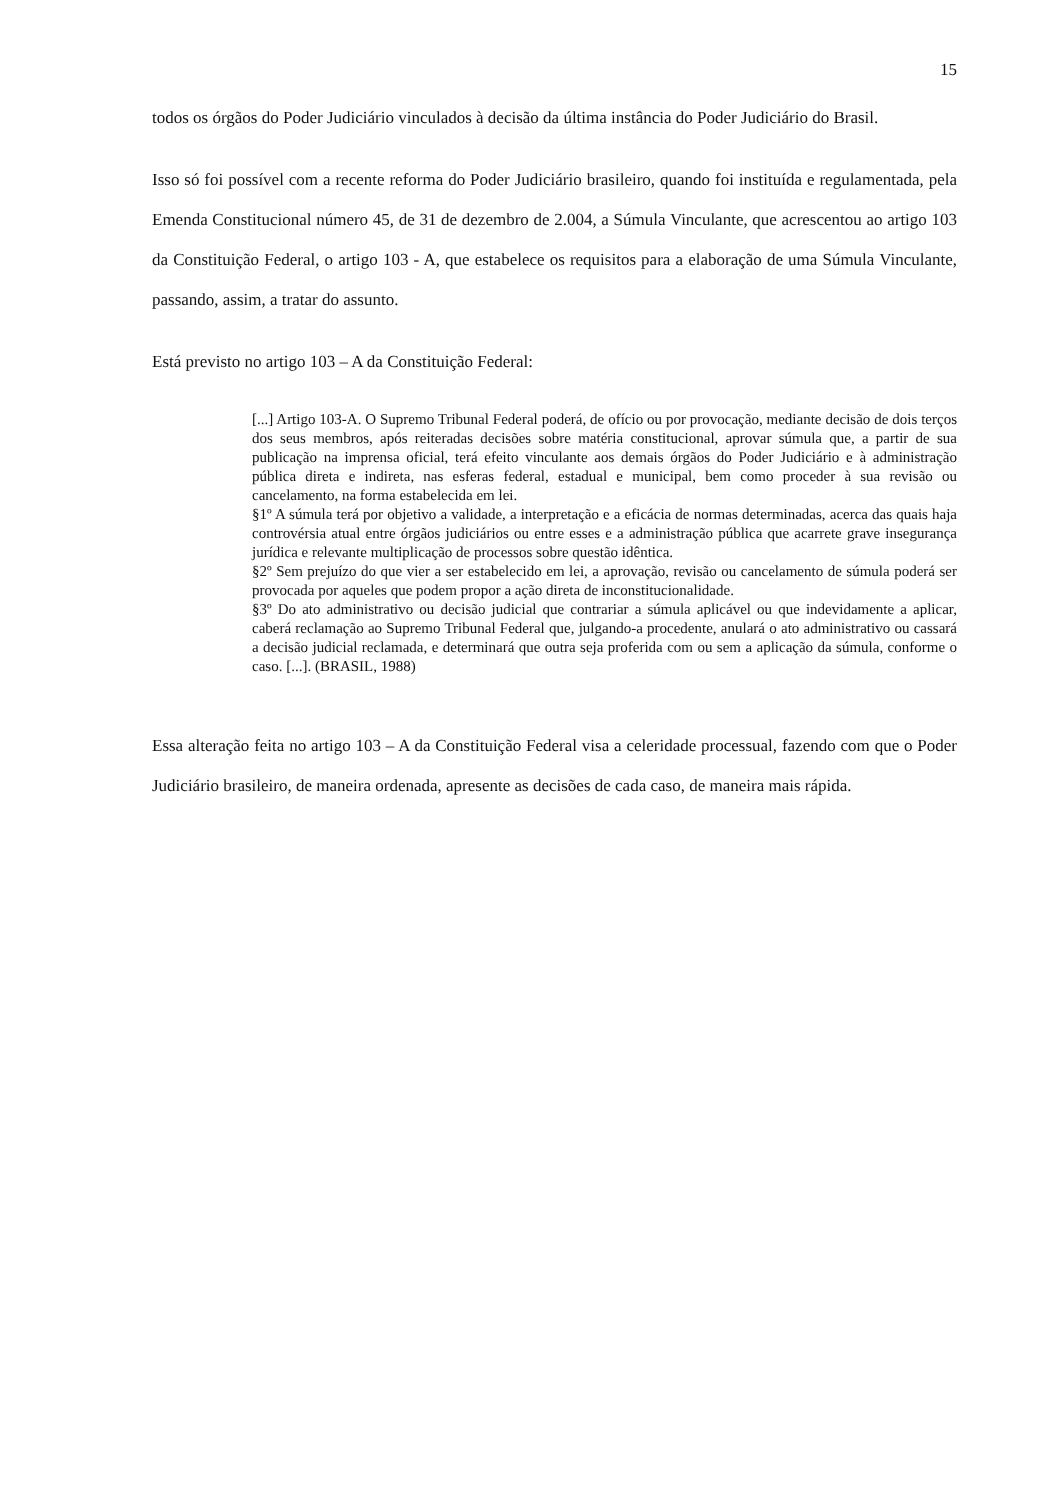15
todos os órgãos do Poder Judiciário vinculados à decisão da última instância do Poder Judiciário do Brasil.
Isso só foi possível com a recente reforma do Poder Judiciário brasileiro, quando foi instituída e regulamentada, pela Emenda Constitucional número 45, de 31 de dezembro de 2.004, a Súmula Vinculante, que acrescentou ao artigo 103 da Constituição Federal, o artigo 103 - A, que estabelece os requisitos para a elaboração de uma Súmula Vinculante, passando, assim, a tratar do assunto.
Está previsto no artigo 103 – A da Constituição Federal:
[...] Artigo 103-A. O Supremo Tribunal Federal poderá, de ofício ou por provocação, mediante decisão de dois terços dos seus membros, após reiteradas decisões sobre matéria constitucional, aprovar súmula que, a partir de sua publicação na imprensa oficial, terá efeito vinculante aos demais órgãos do Poder Judiciário e à administração pública direta e indireta, nas esferas federal, estadual e municipal, bem como proceder à sua revisão ou cancelamento, na forma estabelecida em lei.
§1º A súmula terá por objetivo a validade, a interpretação e a eficácia de normas determinadas, acerca das quais haja controvérsia atual entre órgãos judiciários ou entre esses e a administração pública que acarrete grave insegurança jurídica e relevante multiplicação de processos sobre questão idêntica.
§2º Sem prejuízo do que vier a ser estabelecido em lei, a aprovação, revisão ou cancelamento de súmula poderá ser provocada por aqueles que podem propor a ação direta de inconstitucionalidade.
§3º Do ato administrativo ou decisão judicial que contrariar a súmula aplicável ou que indevidamente a aplicar, caberá reclamação ao Supremo Tribunal Federal que, julgando-a procedente, anulará o ato administrativo ou cassará a decisão judicial reclamada, e determinará que outra seja proferida com ou sem a aplicação da súmula, conforme o caso. [...]. (BRASIL, 1988)
Essa alteração feita no artigo 103 – A da Constituição Federal visa a celeridade processual, fazendo com que o Poder Judiciário brasileiro, de maneira ordenada, apresente as decisões de cada caso, de maneira mais rápida.